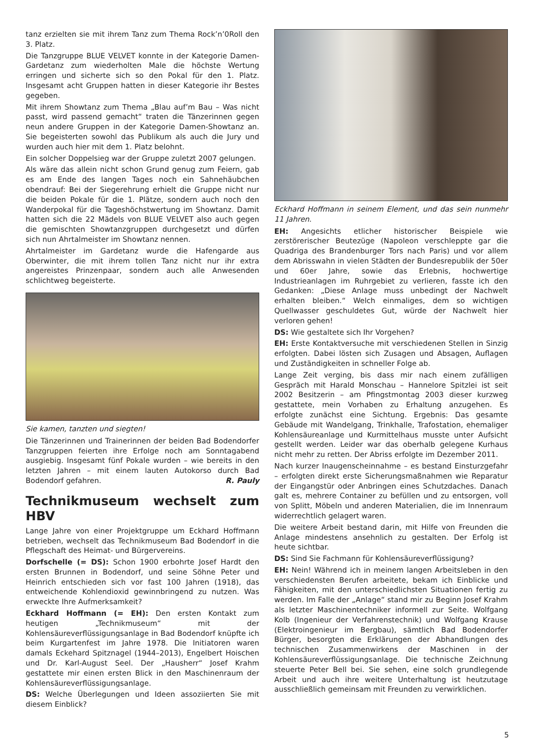tanz erzielten sie mit ihrem Tanz zum Thema Rock’n’0Roll den 3. Platz.
Die Tanzgruppe BLUE VELVET konnte in der Kategorie Damen-Gardetanz zum wiederholten Male die höchste Wertung erringen und sicherte sich so den Pokal für den 1. Platz. Insgesamt acht Gruppen hatten in dieser Kategorie ihr Bestes gegeben.
Mit ihrem Showtanz zum Thema „Blau auf’m Bau – Was nicht passt, wird passend gemacht“ traten die Tänzerinnen gegen neun andere Gruppen in der Kategorie Damen-Showtanz an. Sie begeisterten sowohl das Publikum als auch die Jury und wurden auch hier mit dem 1. Platz belohnt.
Ein solcher Doppelsieg war der Gruppe zuletzt 2007 gelungen.
Als wäre das allein nicht schon Grund genug zum Feiern, gab es am Ende des langen Tages noch ein Sahnehäubchen obendrauf: Bei der Siegerehrung erhielt die Gruppe nicht nur die beiden Pokale für die 1. Plätze, sondern auch noch den Wanderpokal für die Tageshöchstwertung im Showtanz. Damit hatten sich die 22 Mädels von BLUE VELVET also auch gegen die gemischten Showtanzgruppen durchgesetzt und dürfen sich nun Ahrtalmeister im Showtanz nennen.
Ahrtalmeister im Gardetanz wurde die Hafengarde aus Oberwinter, die mit ihrem tollen Tanz nicht nur ihr extra angereistes Prinzenpaar, sondern auch alle Anwesenden schlichtweg begeisterte.
Sie kamen, tanzten und siegten!
Die Tänzerinnen und Trainerinnen der beiden Bad Bodendorfer Tanzgruppen feierten ihre Erfolge noch am Sonntagabend ausgiebig. Insgesamt fünf Pokale wurden – wie bereits in den letzten Jahren – mit einem lauten Autokorso durch Bad Bodendorf gefahren. R. Pauly
Technikmuseum wechselt zum HBV
Lange Jahre von einer Projektgruppe um Eckhard Hoffmann betrieben, wechselt das Technikmuseum Bad Bodendorf in die Pflegschaft des Heimat- und Bürgervereins.
Dorfschelle (= DS): Schon 1900 erbohrte Josef Hardt den ersten Brunnen in Bodendorf, und seine Söhne Peter und Heinrich entschieden sich vor fast 100 Jahren (1918), das entweichende Kohlendioxid gewinnbringend zu nutzen. Was erweckte Ihre Aufmerksamkeit?
Eckhard Hoffmann (= EH): Den ersten Kontakt zum heutigen „Technikmuseum“ mit der Kohlensäureverflüssigungsanlage in Bad Bodendorf knüpfte ich beim Kurgartenfest im Jahre 1978. Die Initiatoren waren damals Eckehard Spitznagel (1944–2013), Engelbert Hoischen und Dr. Karl-August Seel. Der „Hausherr“ Josef Krahm gestattete mir einen ersten Blick in den Maschinenraum der Kohlensäureverflüssigungsanlage.
DS: Welche Überlegungen und Ideen assoziierten Sie mit diesem Einblick?
Eckhard Hoffmann in seinem Element, und das sein nunmehr 11 Jahren.
EH: Angesichts etlicher historischer Beispiele wie zerstörerischer Beutezüge (Napoleon verschleppte gar die Quadriga des Brandenburger Tors nach Paris) und vor allem dem Abrisswahn in vielen Städten der Bundesrepublik der 50er und 60er Jahre, sowie das Erlebnis, hochwertige Industrieanlagen im Ruhrgebiet zu verlieren, fasste ich den Gedanken: „Diese Anlage muss unbedingt der Nachwelt erhalten bleiben.“ Welch einmaliges, dem so wichtigen Quellwasser geschuldetes Gut, würde der Nachwelt hier verloren gehen!
DS: Wie gestaltete sich Ihr Vorgehen?
EH: Erste Kontaktversuche mit verschiedenen Stellen in Sinzig erfolgten. Dabei lösten sich Zusagen und Absagen, Auflagen und Zuständigkeiten in schneller Folge ab.
Lange Zeit verging, bis dass mir nach einem zufälligen Gespräch mit Harald Monschau – Hannelore Spitzlei ist seit 2002 Besitzerin – am Pfingstmontag 2003 dieser kurzweg gestattete, mein Vorhaben zu Erhaltung anzugehen. Es erfolgte zunächst eine Sichtung. Ergebnis: Das gesamte Gebäude mit Wandelgang, Trinkhalle, Trafostation, ehemaliger Kohlensäureanlage und Kurmittelhaus musste unter Aufsicht gestellt werden. Leider war das oberhalb gelegene Kurhaus nicht mehr zu retten. Der Abriss erfolgte im Dezember 2011.
Nach kurzer Inaugenscheinnahme – es bestand Einsturzgefahr – erfolgten direkt erste Sicherungsmaßnahmen wie Reparatur der Eingangstür oder Anbringen eines Schutzdaches. Danach galt es, mehrere Container zu befüllen und zu entsorgen, voll von Splitt, Möbeln und anderen Materialien, die im Innenraum widerrechtlich gelagert waren.
Die weitere Arbeit bestand darin, mit Hilfe von Freunden die Anlage mindestens ansehnlich zu gestalten. Der Erfolg ist heute sichtbar.
DS: Sind Sie Fachmann für Kohlensäureverflüssigung?
EH: Nein! Während ich in meinem langen Arbeitsleben in den verschiedensten Berufen arbeitete, bekam ich Einblicke und Fähigkeiten, mit den unterschiedlichsten Situationen fertig zu werden. Im Falle der „Anlage“ stand mir zu Beginn Josef Krahm als letzter Maschinentechniker informell zur Seite. Wolfgang Kolb (Ingenieur der Verfahrenstechnik) und Wolfgang Krause (Elektroingenieur im Bergbau), sämtlich Bad Bodendorfer Bürger, besorgten die Erklärungen der Abhandlungen des technischen Zusammenwirkens der Maschinen in der Kohlensäureverflüssigungsanlage. Die technische Zeichnung steuerte Peter Bell bei. Sie sehen, eine solch grundlegende Arbeit und auch ihre weitere Unterhaltung ist heutzutage ausschließlich gemeinsam mit Freunden zu verwirklichen.
5